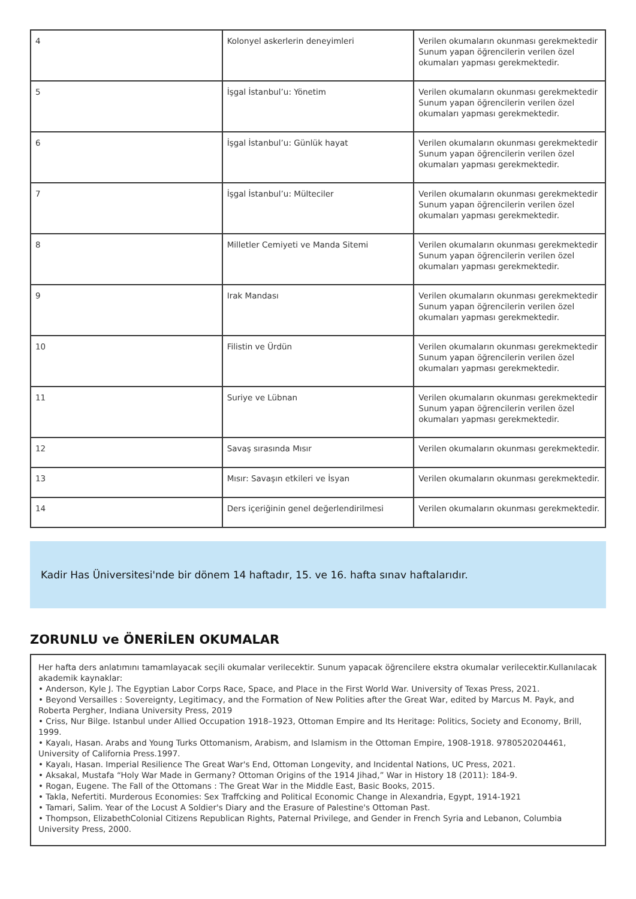| 4 | Kolonyel askerlerin deneyimleri | Verilen okumaların okunması gerekmektedir Sunum yapan öğrencilerin verilen özel okumaları yapması gerekmektedir. |
| 5 | İşgal İstanbul’u: Yönetim | Verilen okumaların okunması gerekmektedir Sunum yapan öğrencilerin verilen özel okumaları yapması gerekmektedir. |
| 6 | İşgal İstanbul’u: Günlük hayat | Verilen okumaların okunması gerekmektedir Sunum yapan öğrencilerin verilen özel okumaları yapması gerekmektedir. |
| 7 | İşgal İstanbul’u: Mülteciler | Verilen okumaların okunması gerekmektedir Sunum yapan öğrencilerin verilen özel okumaları yapması gerekmektedir. |
| 8 | Milletler Cemiyeti ve Manda Sitemi | Verilen okumaların okunması gerekmektedir Sunum yapan öğrencilerin verilen özel okumaları yapması gerekmektedir. |
| 9 | Irak Mandası | Verilen okumaların okunması gerekmektedir Sunum yapan öğrencilerin verilen özel okumaları yapması gerekmektedir. |
| 10 | Filistin ve Ürdün | Verilen okumaların okunması gerekmektedir Sunum yapan öğrencilerin verilen özel okumaları yapması gerekmektedir. |
| 11 | Suriye ve Lübnan | Verilen okumaların okunması gerekmektedir Sunum yapan öğrencilerin verilen özel okumaları yapması gerekmektedir. |
| 12 | Savaş sırasında Mısır | Verilen okumaların okunması gerekmektedir. |
| 13 | Mısır: Savaşın etkileri ve İsyan | Verilen okumaların okunması gerekmektedir. |
| 14 | Ders içeriğinin genel değerlendirilmesi | Verilen okumaların okunması gerekmektedir. |
Kadir Has Üniversitesi'nde bir dönem 14 haftadır, 15. ve 16. hafta sınav haftalarıdır.
ZORUNLU ve ÖNERİLEN OKUMALAR
Her hafta ders anlatımını tamamlayacak seçili okumalar verilecektir. Sunum yapacak öğrencilere ekstra okumalar verilecektir.Kullanılacak akademik kaynaklar:
• Anderson, Kyle J. The Egyptian Labor Corps Race, Space, and Place in the First World War. University of Texas Press, 2021.
• Beyond Versailles : Sovereignty, Legitimacy, and the Formation of New Polities after the Great War, edited by Marcus M. Payk, and Roberta Pergher, Indiana University Press, 2019
• Criss, Nur Bilge. Istanbul under Allied Occupation 1918–1923, Ottoman Empire and Its Heritage: Politics, Society and Economy, Brill, 1999.
• Kayalı, Hasan. Arabs and Young Turks Ottomanism, Arabism, and Islamism in the Ottoman Empire, 1908-1918. 9780520204461, University of California Press.1997.
• Kayalı, Hasan. Imperial Resilience The Great War's End, Ottoman Longevity, and Incidental Nations, UC Press, 2021.
• Aksakal, Mustafa “Holy War Made in Germany? Ottoman Origins of the 1914 Jihad,” War in History 18 (2011): 184-9.
• Rogan, Eugene. The Fall of the Ottomans : The Great War in the Middle East, Basic Books, 2015.
• Takla, Nefertiti. Murderous Economies: Sex Traffcking and Political Economic Change in Alexandria, Egypt, 1914-1921
• Tamari, Salim. Year of the Locust A Soldier's Diary and the Erasure of Palestine's Ottoman Past.
• Thompson, ElizabethColonial Citizens Republican Rights, Paternal Privilege, and Gender in French Syria and Lebanon, Columbia University Press, 2000.